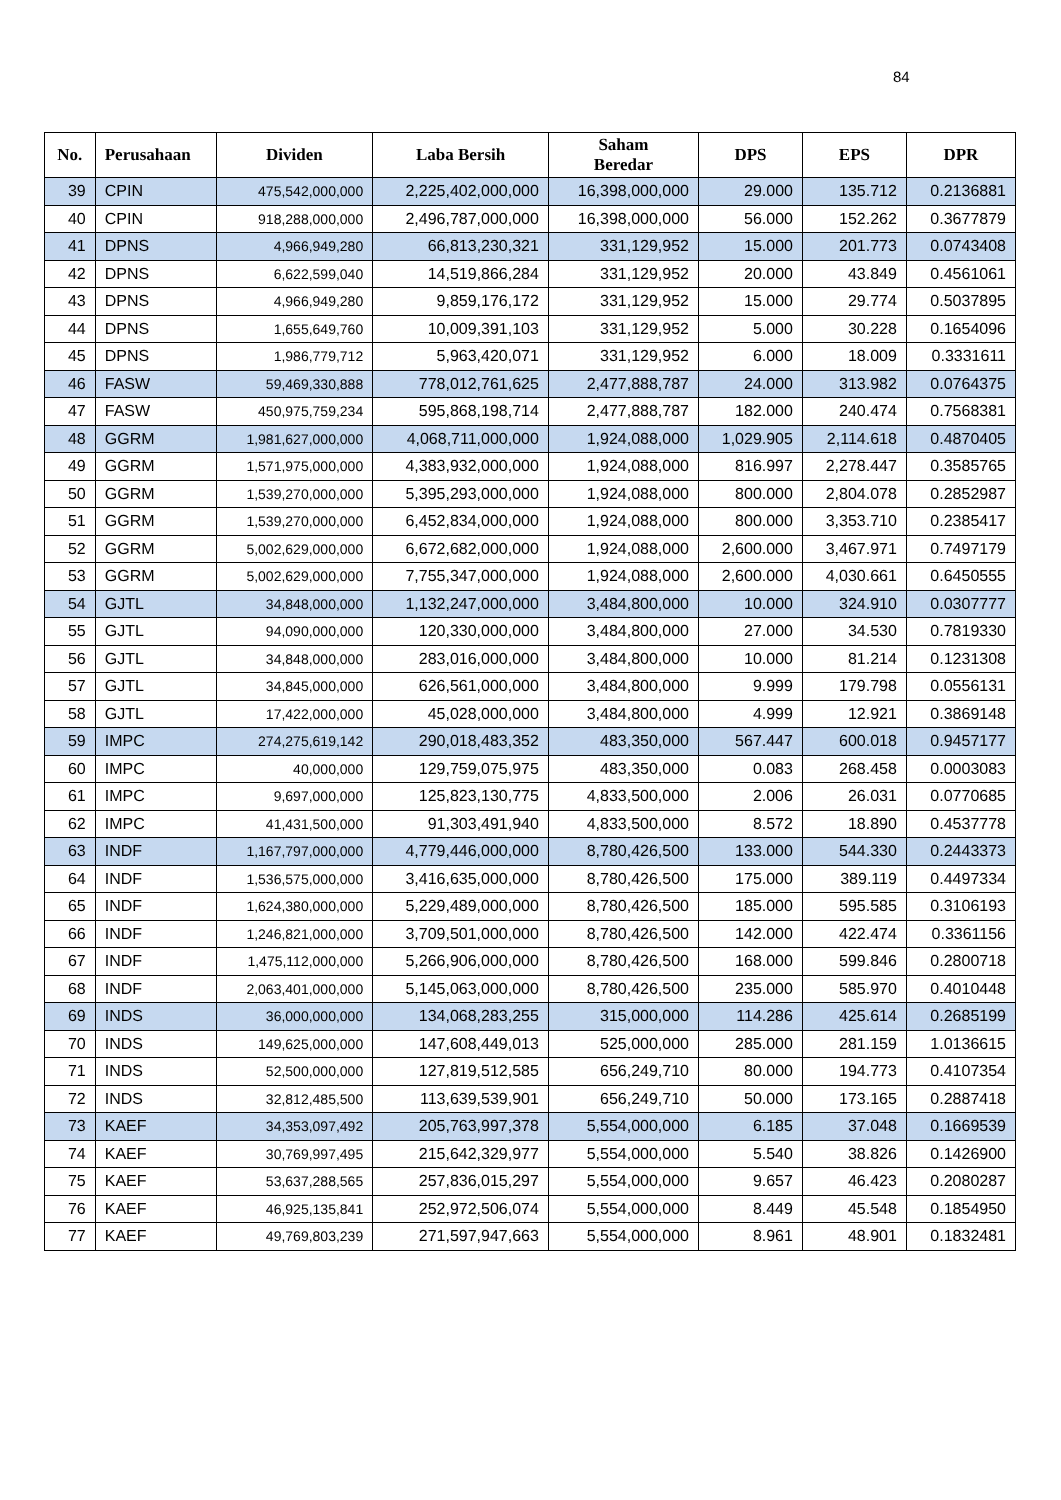84
| No. | Perusahaan | Dividen | Laba Bersih | Saham Beredar | DPS | EPS | DPR |
| --- | --- | --- | --- | --- | --- | --- | --- |
| 39 | CPIN | 475,542,000,000 | 2,225,402,000,000 | 16,398,000,000 | 29.000 | 135.712 | 0.2136881 |
| 40 | CPIN | 918,288,000,000 | 2,496,787,000,000 | 16,398,000,000 | 56.000 | 152.262 | 0.3677879 |
| 41 | DPNS | 4,966,949,280 | 66,813,230,321 | 331,129,952 | 15.000 | 201.773 | 0.0743408 |
| 42 | DPNS | 6,622,599,040 | 14,519,866,284 | 331,129,952 | 20.000 | 43.849 | 0.4561061 |
| 43 | DPNS | 4,966,949,280 | 9,859,176,172 | 331,129,952 | 15.000 | 29.774 | 0.5037895 |
| 44 | DPNS | 1,655,649,760 | 10,009,391,103 | 331,129,952 | 5.000 | 30.228 | 0.1654096 |
| 45 | DPNS | 1,986,779,712 | 5,963,420,071 | 331,129,952 | 6.000 | 18.009 | 0.3331611 |
| 46 | FASW | 59,469,330,888 | 778,012,761,625 | 2,477,888,787 | 24.000 | 313.982 | 0.0764375 |
| 47 | FASW | 450,975,759,234 | 595,868,198,714 | 2,477,888,787 | 182.000 | 240.474 | 0.7568381 |
| 48 | GGRM | 1,981,627,000,000 | 4,068,711,000,000 | 1,924,088,000 | 1,029.905 | 2,114.618 | 0.4870405 |
| 49 | GGRM | 1,571,975,000,000 | 4,383,932,000,000 | 1,924,088,000 | 816.997 | 2,278.447 | 0.3585765 |
| 50 | GGRM | 1,539,270,000,000 | 5,395,293,000,000 | 1,924,088,000 | 800.000 | 2,804.078 | 0.2852987 |
| 51 | GGRM | 1,539,270,000,000 | 6,452,834,000,000 | 1,924,088,000 | 800.000 | 3,353.710 | 0.2385417 |
| 52 | GGRM | 5,002,629,000,000 | 6,672,682,000,000 | 1,924,088,000 | 2,600.000 | 3,467.971 | 0.7497179 |
| 53 | GGRM | 5,002,629,000,000 | 7,755,347,000,000 | 1,924,088,000 | 2,600.000 | 4,030.661 | 0.6450555 |
| 54 | GJTL | 34,848,000,000 | 1,132,247,000,000 | 3,484,800,000 | 10.000 | 324.910 | 0.0307777 |
| 55 | GJTL | 94,090,000,000 | 120,330,000,000 | 3,484,800,000 | 27.000 | 34.530 | 0.7819330 |
| 56 | GJTL | 34,848,000,000 | 283,016,000,000 | 3,484,800,000 | 10.000 | 81.214 | 0.1231308 |
| 57 | GJTL | 34,845,000,000 | 626,561,000,000 | 3,484,800,000 | 9.999 | 179.798 | 0.0556131 |
| 58 | GJTL | 17,422,000,000 | 45,028,000,000 | 3,484,800,000 | 4.999 | 12.921 | 0.3869148 |
| 59 | IMPC | 274,275,619,142 | 290,018,483,352 | 483,350,000 | 567.447 | 600.018 | 0.9457177 |
| 60 | IMPC | 40,000,000 | 129,759,075,975 | 483,350,000 | 0.083 | 268.458 | 0.0003083 |
| 61 | IMPC | 9,697,000,000 | 125,823,130,775 | 4,833,500,000 | 2.006 | 26.031 | 0.0770685 |
| 62 | IMPC | 41,431,500,000 | 91,303,491,940 | 4,833,500,000 | 8.572 | 18.890 | 0.4537778 |
| 63 | INDF | 1,167,797,000,000 | 4,779,446,000,000 | 8,780,426,500 | 133.000 | 544.330 | 0.2443373 |
| 64 | INDF | 1,536,575,000,000 | 3,416,635,000,000 | 8,780,426,500 | 175.000 | 389.119 | 0.4497334 |
| 65 | INDF | 1,624,380,000,000 | 5,229,489,000,000 | 8,780,426,500 | 185.000 | 595.585 | 0.3106193 |
| 66 | INDF | 1,246,821,000,000 | 3,709,501,000,000 | 8,780,426,500 | 142.000 | 422.474 | 0.3361156 |
| 67 | INDF | 1,475,112,000,000 | 5,266,906,000,000 | 8,780,426,500 | 168.000 | 599.846 | 0.2800718 |
| 68 | INDF | 2,063,401,000,000 | 5,145,063,000,000 | 8,780,426,500 | 235.000 | 585.970 | 0.4010448 |
| 69 | INDS | 36,000,000,000 | 134,068,283,255 | 315,000,000 | 114.286 | 425.614 | 0.2685199 |
| 70 | INDS | 149,625,000,000 | 147,608,449,013 | 525,000,000 | 285.000 | 281.159 | 1.0136615 |
| 71 | INDS | 52,500,000,000 | 127,819,512,585 | 656,249,710 | 80.000 | 194.773 | 0.4107354 |
| 72 | INDS | 32,812,485,500 | 113,639,539,901 | 656,249,710 | 50.000 | 173.165 | 0.2887418 |
| 73 | KAEF | 34,353,097,492 | 205,763,997,378 | 5,554,000,000 | 6.185 | 37.048 | 0.1669539 |
| 74 | KAEF | 30,769,997,495 | 215,642,329,977 | 5,554,000,000 | 5.540 | 38.826 | 0.1426900 |
| 75 | KAEF | 53,637,288,565 | 257,836,015,297 | 5,554,000,000 | 9.657 | 46.423 | 0.2080287 |
| 76 | KAEF | 46,925,135,841 | 252,972,506,074 | 5,554,000,000 | 8.449 | 45.548 | 0.1854950 |
| 77 | KAEF | 49,769,803,239 | 271,597,947,663 | 5,554,000,000 | 8.961 | 48.901 | 0.1832481 |